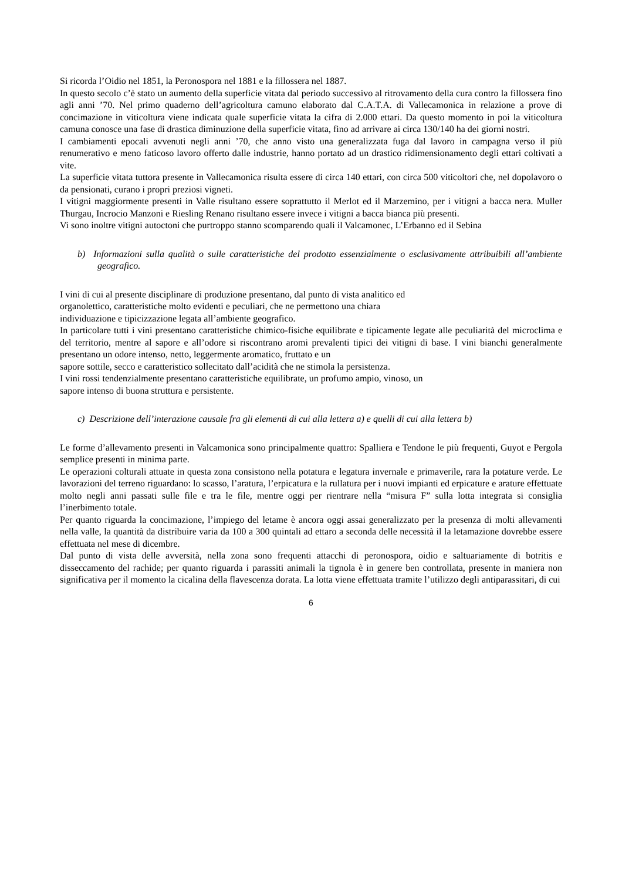Si ricorda l’Oidio nel 1851, la Peronospora nel 1881 e la fillossera nel 1887.
In questo secolo c’è stato un aumento della superficie vitata dal periodo successivo al ritrovamento della cura contro la fillossera fino agli anni ’70. Nel primo quaderno dell’agricoltura camuno elaborato dal C.A.T.A. di Vallecamonica in relazione a prove di concimazione in viticoltura viene indicata quale superficie vitata la cifra di 2.000 ettari. Da questo momento in poi la viticoltura camuna conosce una fase di drastica diminuzione della superficie vitata, fino ad arrivare ai circa 130/140 ha dei giorni nostri.
I cambiamenti epocali avvenuti negli anni ’70, che anno visto una generalizzata fuga dal lavoro in campagna verso il più renumerativo e meno faticoso lavoro offerto dalle industrie, hanno portato ad un drastico ridimensionamento degli ettari coltivati a vite.
La superficie vitata tuttora presente in Vallecamonica risulta essere di circa 140 ettari, con circa 500 viticoltori che, nel dopolavoro o da pensionati, curano i propri preziosi vigneti.
I vitigni maggiormente presenti in Valle risultano essere soprattutto il Merlot ed il Marzemino, per i vitigni a bacca nera. Muller Thurgau, Incrocio Manzoni e Riesling Renano risultano essere invece i vitigni a bacca bianca più presenti.
Vi sono inoltre vitigni autoctoni che purtroppo stanno scomparendo quali il Valcamonec, L’Erbanno ed il Sebina
b) Informazioni sulla qualità o sulle caratteristiche del prodotto essenzialmente o esclusivamente attribuibili all’ambiente geografico.
I vini di cui al presente disciplinare di produzione presentano, dal punto di vista analitico ed
organolettico, caratteristiche molto evidenti e peculiari, che ne permettono una chiara
individuazione e tipicizzazione legata all’ambiente geografico.
In particolare tutti i vini presentano caratteristiche chimico-fisiche equilibrate e tipicamente legate alle peculiarità del microclima e del territorio, mentre al sapore e all’odore si riscontrano aromi prevalenti tipici dei vitigni di base. I vini bianchi generalmente presentano un odore intenso, netto, leggermente aromatico, fruttato e un
sapore sottile, secco e caratteristico sollecitato dall’acidità che ne stimola la persistenza.
I vini rossi tendenzialmente presentano caratteristiche equilibrate, un profumo ampio, vinoso, un
sapore intenso di buona struttura e persistente.
c) Descrizione dell’interazione causale fra gli elementi di cui alla lettera a) e quelli di cui alla lettera b)
Le forme d’allevamento presenti in Valcamonica sono principalmente quattro: Spalliera e Tendone le più frequenti, Guyot e Pergola semplice presenti in minima parte.
Le operazioni colturali attuate in questa zona consistono nella potatura e legatura invernale e primaverile, rara la potature verde. Le lavorazioni del terreno riguardano: lo scasso, l’aratura, l’erpicatura e la rullatura per i nuovi impianti ed erpicature e arature effettuate molto negli anni passati sulle file e tra le file, mentre oggi per rientrare nella “misura F” sulla lotta integrata si consiglia l’inerbimento totale.
Per quanto riguarda la concimazione, l’impiego del letame è ancora oggi assai generalizzato per la presenza di molti allevamenti nella valle, la quantità da distribuire varia da 100 a 300 quintali ad ettaro a seconda delle necessità il la letamazione dovrebbe essere effettuata nel mese di dicembre.
Dal punto di vista delle avversità, nella zona sono frequenti attacchi di peronospora, oidio e saltuariamente di botritis e disseccamento del rachide; per quanto riguarda i parassiti animali la tignola è in genere ben controllata, presente in maniera non significativa per il momento la cicalina della flavescenza dorata. La lotta viene effettuata tramite l’utilizzo degli antiparassitari, di cui
6